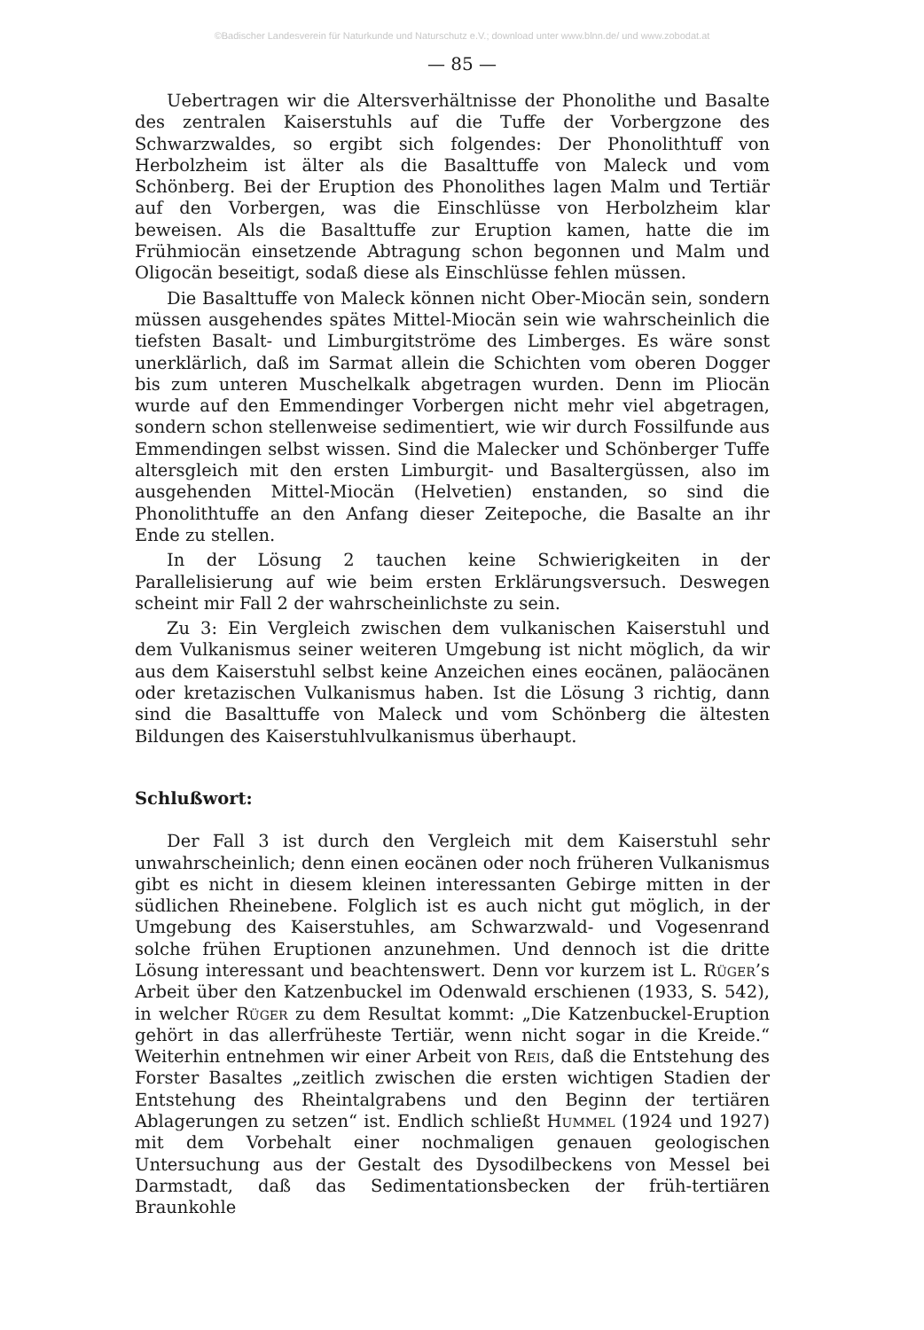©Badischer Landesverein für Naturkunde und Naturschutz e.V.; download unter www.blnn.de/ und www.zobodat.at
— 85 —
Uebertragen wir die Altersverhältnisse der Phonolithe und Basalte des zentralen Kaiserstuhls auf die Tuffe der Vorbergzone des Schwarzwaldes, so ergibt sich folgendes: Der Phonolithtuff von Herbolzheim ist älter als die Basalttuffe von Maleck und vom Schönberg. Bei der Eruption des Phonolithes lagen Malm und Tertiär auf den Vorbergen, was die Einschlüsse von Herbolzheim klar beweisen. Als die Basalttuffe zur Eruption kamen, hatte die im Frühmiocän einsetzende Abtragung schon begonnen und Malm und Oligocän beseitigt, sodaß diese als Einschlüsse fehlen müssen.
Die Basalttuffe von Maleck können nicht Ober-Miocän sein, sondern müssen ausgehendes spätes Mittel-Miocän sein wie wahrscheinlich die tiefsten Basalt- und Limburgitströme des Limberges. Es wäre sonst unerklärlich, daß im Sarmat allein die Schichten vom oberen Dogger bis zum unteren Muschelkalk abgetragen wurden. Denn im Pliocän wurde auf den Emmendinger Vorbergen nicht mehr viel abgetragen, sondern schon stellenweise sedimentiert, wie wir durch Fossilfunde aus Emmendingen selbst wissen. Sind die Malecker und Schönberger Tuffe altersgleich mit den ersten Limburgit- und Basaltergüssen, also im ausgehenden Mittel-Miocän (Helvetien) enstanden, so sind die Phonolithtuffe an den Anfang dieser Zeitepoche, die Basalte an ihr Ende zu stellen.
In der Lösung 2 tauchen keine Schwierigkeiten in der Parallelisierung auf wie beim ersten Erklärungsversuch. Deswegen scheint mir Fall 2 der wahrscheinlichste zu sein.
Zu 3: Ein Vergleich zwischen dem vulkanischen Kaiserstuhl und dem Vulkanismus seiner weiteren Umgebung ist nicht möglich, da wir aus dem Kaiserstuhl selbst keine Anzeichen eines eocänen, paläocänen oder kretazischen Vulkanismus haben. Ist die Lösung 3 richtig, dann sind die Basalttuffe von Maleck und vom Schönberg die ältesten Bildungen des Kaiserstuhlvulkanismus überhaupt.
Schlußwort:
Der Fall 3 ist durch den Vergleich mit dem Kaiserstuhl sehr unwahrscheinlich; denn einen eocänen oder noch früheren Vulkanismus gibt es nicht in diesem kleinen interessanten Gebirge mitten in der südlichen Rheinebene. Folglich ist es auch nicht gut möglich, in der Umgebung des Kaiserstuhles, am Schwarzwald- und Vogesenrand solche frühen Eruptionen anzunehmen. Und dennoch ist die dritte Lösung interessant und beachtenswert. Denn vor kurzem ist L. Rüger’s Arbeit über den Katzenbuckel im Odenwald erschienen (1933, S. 542), in welcher Rüger zu dem Resultat kommt: „Die Katzenbuckel-Eruption gehört in das allerfrüheste Tertiär, wenn nicht sogar in die Kreide.“ Weiterhin entnehmen wir einer Arbeit von Reis, daß die Entstehung des Forster Basaltes „zeitlich zwischen die ersten wichtigen Stadien der Entstehung des Rheintalgrabens und den Beginn der tertiären Ablagerungen zu setzen“ ist. Endlich schließt Hummel (1924 und 1927) mit dem Vorbehalt einer nochmaligen genauen geologischen Untersuchung aus der Gestalt des Dysodilbeckens von Messel bei Darmstadt, daß das Sedimentationsbecken der früh-tertiären Braunkohle